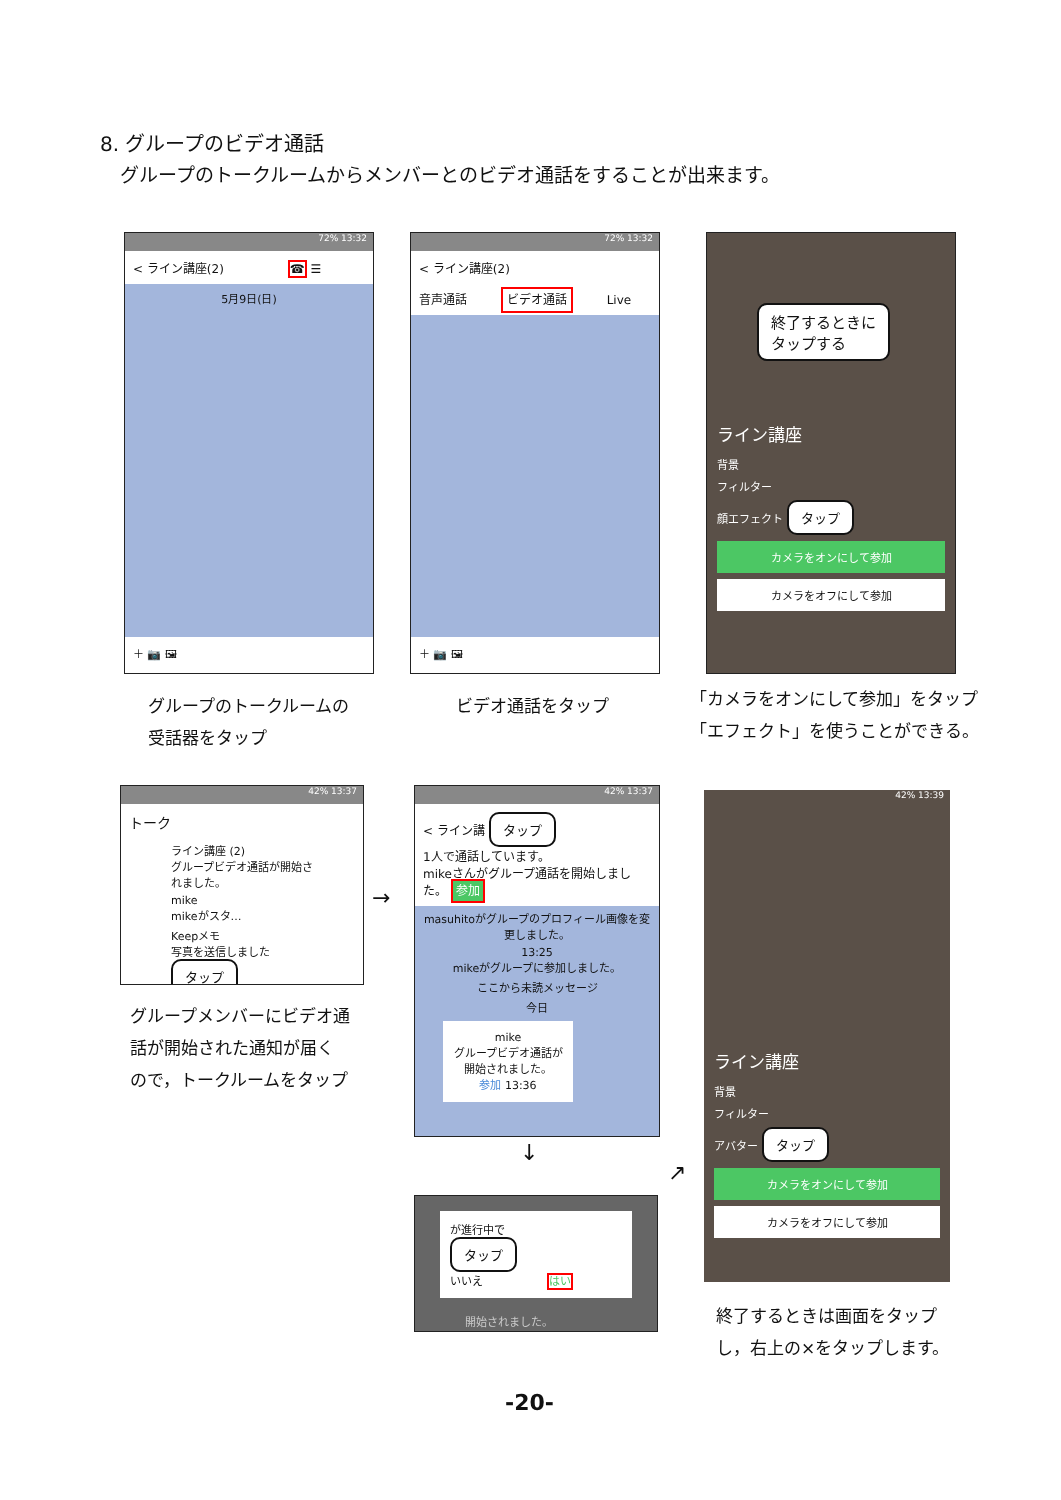8. グループのビデオ通話
グループのトークルームからメンバーとのビデオ通話をすることが出来ます。
72% 13:32
< ライン講座(2) ☎ ☰
5月9日(日)
＋ 📷 🖼
72% 13:32
< ライン講座(2)
音声通話 ビデオ通話 Live
＋ 📷 🖼
終了するときに
タップする
ライン講座
背景
フィルター
顔エフェクト タップ
カメラをオンにして参加
カメラをオフにして参加
グループのトークルームの
受話器をタップ
ビデオ通話をタップ
「カメラをオンにして参加」をタップ
「エフェクト」を使うことができる。
42% 13:37
トーク
ライン講座 (2)
グループビデオ通話が開始されました。
mike
mikeがスタ…
Keepメモ
写真を送信しました タップ
→
42% 13:37
< ライン講 タップ
1人で通話しています。
mikeさんがグループ通話を開始しました。 参加
masuhitoがグループのプロフィール画像を変更しました。
13:25
mikeがグループに参加しました。
ここから未読メッセージ
今日
mike
グループビデオ通話が開始されました。
参加 13:36
↓
が進行中で
タップ
いいえ はい
開始されました。
↗
42% 13:39
ライン講座
背景
フィルター
アバター タップ
カメラをオンにして参加
カメラをオフにして参加
グループメンバーにビデオ通
話が開始された通知が届く
ので，トークルームをタップ
終了するときは画面をタップ
し，右上の×をタップします。
-20-